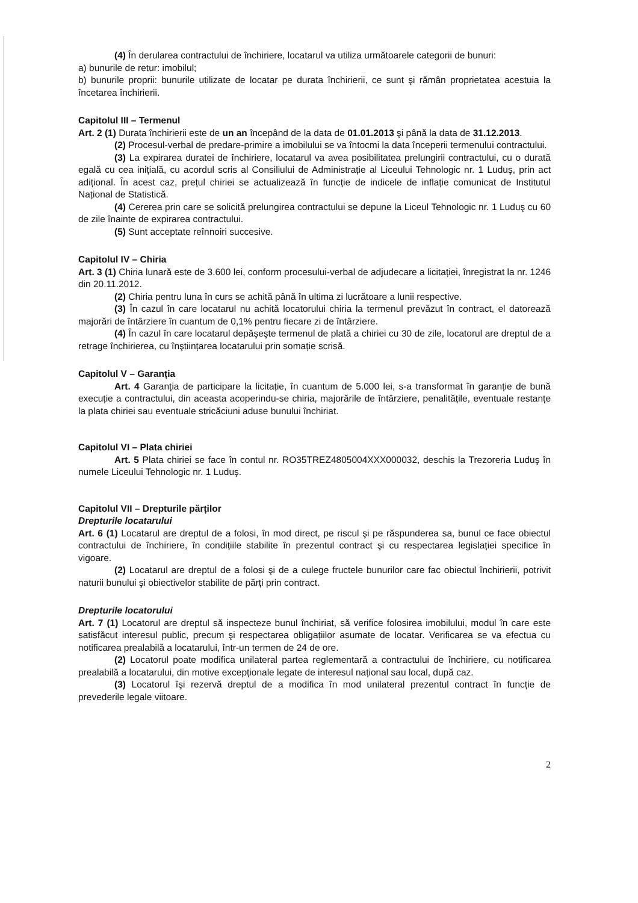(4) În derularea contractului de închiriere, locatarul va utiliza următoarele categorii de bunuri:
a) bunurile de retur: imobilul;
b) bunurile proprii: bunurile utilizate de locatar pe durata închirierii, ce sunt şi rămân proprietatea acestuia la încetarea închirierii.
Capitolul III – Termenul
Art. 2 (1) Durata închirierii este de un an începând de la data de 01.01.2013 şi până la data de 31.12.2013.
(2) Procesul-verbal de predare-primire a imobilului se va întocmi la data începerii termenului contractului.
(3) La expirarea duratei de închiriere, locatarul va avea posibilitatea prelungirii contractului, cu o durată egală cu cea inițială, cu acordul scris al Consiliului de Administrație al Liceului Tehnologic nr. 1 Luduş, prin act adițional. În acest caz, prețul chiriei se actualizează în funcție de indicele de inflație comunicat de Institutul Național de Statistică.
(4) Cererea prin care se solicită prelungirea contractului se depune la Liceul Tehnologic nr. 1 Luduş cu 60 de zile înainte de expirarea contractului.
(5) Sunt acceptate reînnoiri succesive.
Capitolul IV – Chiria
Art. 3 (1) Chiria lunară este de 3.600 lei, conform procesului-verbal de adjudecare a licitației, înregistrat la nr. 1246 din 20.11.2012.
(2) Chiria pentru luna în curs se achită până în ultima zi lucrătoare a lunii respective.
(3) În cazul în care locatarul nu achită locatorului chiria la termenul prevăzut în contract, el datorează majorări de întârziere în cuantum de 0,1% pentru fiecare zi de întârziere.
(4) În cazul în care locatarul depăşeşte termenul de plată a chiriei cu 30 de zile, locatorul are dreptul de a retrage închirierea, cu înştiințarea locatarului prin somație scrisă.
Capitolul V – Garanția
Art. 4 Garanția de participare la licitație, în cuantum de 5.000 lei, s-a transformat în garanție de bună execuție a contractului, din aceasta acoperindu-se chiria, majorările de întârziere, penalitățile, eventuale restanțe la plata chiriei sau eventuale stricăciuni aduse bunului închiriat.
Capitolul VI – Plata chiriei
Art. 5 Plata chiriei se face în contul nr. RO35TREZ4805004XXX000032, deschis la Trezoreria Luduş în numele Liceului Tehnologic nr. 1 Luduş.
Capitolul VII – Drepturile părților
Drepturile locatarului
Art. 6 (1) Locatarul are dreptul de a folosi, în mod direct, pe riscul şi pe răspunderea sa, bunul ce face obiectul contractului de închiriere, în condițiile stabilite în prezentul contract şi cu respectarea legislației specifice în vigoare.
(2) Locatarul are dreptul de a folosi şi de a culege fructele bunurilor care fac obiectul închirierii, potrivit naturii bunului şi obiectivelor stabilite de părți prin contract.
Drepturile locatorului
Art. 7 (1) Locatorul are dreptul să inspecteze bunul închiriat, să verifice folosirea imobilului, modul în care este satisfăcut interesul public, precum şi respectarea obligațiilor asumate de locatar. Verificarea se va efectua cu notificarea prealabilă a locatarului, într-un termen de 24 de ore.
(2) Locatorul poate modifica unilateral partea reglementară a contractului de închiriere, cu notificarea prealabilă a locatarului, din motive excepționale legate de interesul național sau local, după caz.
(3) Locatorul îşi rezervă dreptul de a modifica în mod unilateral prezentul contract în funcție de prevederile legale viitoare.
2